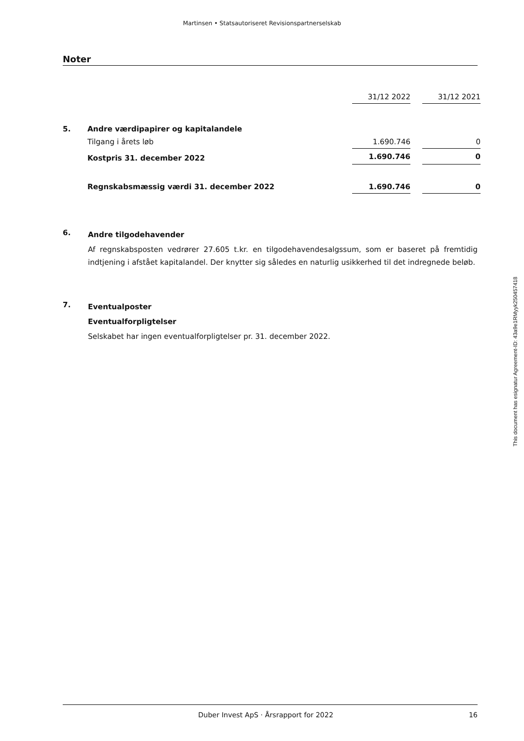Martinsen • Statsautoriseret Revisionspartnerselskab
Noter
| | | 31/12 2022 | | 31/12 2021 |
| 5. | Andre værdipapirer og kapitalandele | | | |
| | Tilgang i årets løb | 1.690.746 | | 0 |
| | Kostpris 31. december 2022 | 1.690.746 | | 0 |
| | Regnskabsmæssig værdi 31. december 2022 | 1.690.746 | | 0 |
6.
Andre tilgodehavender
Af regnskabsposten vedrører 27.605 t.kr. en tilgodehavendesalgssum, som er baseret på fremtidig indtjening i afstået kapitalandel. Der knytter sig således en naturlig usikkerhed til det indregnede beløb.
7.
Eventualposter
Eventualforpligtelser
Selskabet har ingen eventualforpligtelser pr. 31. december 2022.
This document has esignatur Agreement-ID: 43a9e1RMyyk250457418
Duber Invest ApS · Årsrapport for 2022 16